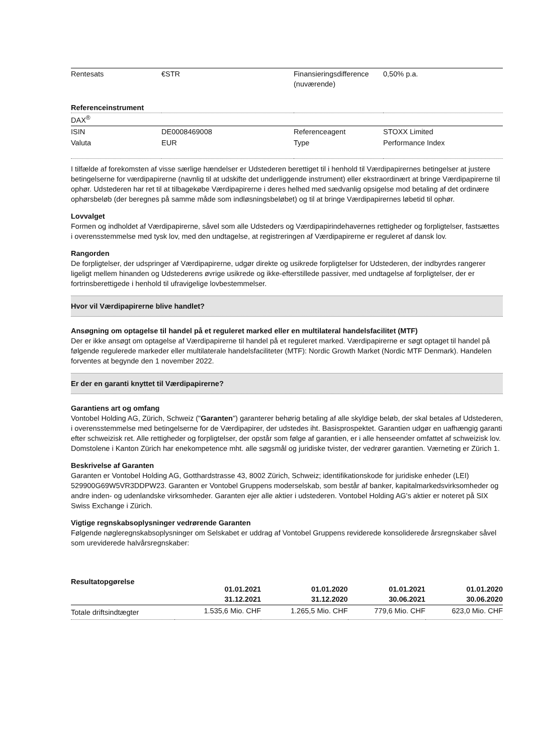| Rentesats | €STR | Finansieringsdifference (nuværende) | 0,50% p.a. |
Referenceinstrument
| DAX<sup>®</sup> | | | |
| ISIN | DE0008469008 | Referenceagent | STOXX Limited |
| Valuta | EUR | Type | Performance Index |
I tilfælde af forekomsten af visse særlige hændelser er Udstederen berettiget til i henhold til Værdipapirernes betingelser at justere betingelserne for værdipapirerne (navnlig til at udskifte det underliggende instrument) eller ekstraordinært at bringe Værdipapirerne til ophør. Udstederen har ret til at tilbagekøbe Værdipapirerne i deres helhed med sædvanlig opsigelse mod betaling af det ordinære ophørsbeløb (der beregnes på samme måde som indløsningsbeløbet) og til at bringe Værdipapirernes løbetid til ophør.
Lovvalget
Formen og indholdet af Værdipapirerne, såvel som alle Udsteders og Værdipapirindehavernes rettigheder og forpligtelser, fastsættes i overensstemmelse med tysk lov, med den undtagelse, at registreringen af Værdipapirerne er reguleret af dansk lov.
Rangorden
De forpligtelser, der udspringer af Værdipapirerne, udgør direkte og usikrede forpligtelser for Udstederen, der indbyrdes rangerer ligeligt mellem hinanden og Udstederens øvrige usikrede og ikke-efterstillede passiver, med undtagelse af forpligtelser, der er fortrinsberettigede i henhold til ufravigelige lovbestemmelser.
Hvor vil Værdipapirerne blive handlet?
Ansøgning om optagelse til handel på et reguleret marked eller en multilateral handelsfacilitet (MTF)
Der er ikke ansøgt om optagelse af Værdipapirerne til handel på et reguleret marked. Værdipapirerne er søgt optaget til handel på følgende regulerede markeder eller multilaterale handelsfaciliteter (MTF): Nordic Growth Market (Nordic MTF Denmark). Handelen forventes at begynde den 1 november 2022.
Er der en garanti knyttet til Værdipapirerne?
Garantiens art og omfang
Vontobel Holding AG, Zürich, Schweiz ("Garanten") garanterer behørig betaling af alle skyldige beløb, der skal betales af Udstederen, i overensstemmelse med betingelserne for de Værdipapirer, der udstedes iht. Basisprospektet. Garantien udgør en uafhængig garanti efter schweizisk ret. Alle rettigheder og forpligtelser, der opstår som følge af garantien, er i alle henseender omfattet af schweizisk lov. Domstolene i Kanton Zürich har enekompetence mht. alle søgsmål og juridiske tvister, der vedrører garantien. Værneting er Zürich 1.
Beskrivelse af Garanten
Garanten er Vontobel Holding AG, Gotthardstrasse 43, 8002 Zürich, Schweiz; identifikationskode for juridiske enheder (LEI) 529900G69W5VR3DDPW23. Garanten er Vontobel Gruppens moderselskab, som består af banker, kapitalmarkedsvirksomheder og andre inden- og udenlandske virksomheder. Garanten ejer alle aktier i udstederen. Vontobel Holding AG's aktier er noteret på SIX Swiss Exchange i Zürich.
Vigtige regnskabsoplysninger vedrørende Garanten
Følgende nøgleregnskabsoplysninger om Selskabet er uddrag af Vontobel Gruppens reviderede konsoliderede årsregnskaber såvel som ureviderede halvårsregnskaber:
| Resultatopgørelse | 01.01.2021 31.12.2021 | 01.01.2020 31.12.2020 | 01.01.2021 30.06.2021 | 01.01.2020 30.06.2020 |
| --- | --- | --- | --- | --- |
| Totale driftsindtægter | 1.535,6 Mio. CHF | 1.265,5 Mio. CHF | 779,6 Mio. CHF | 623,0 Mio. CHF |